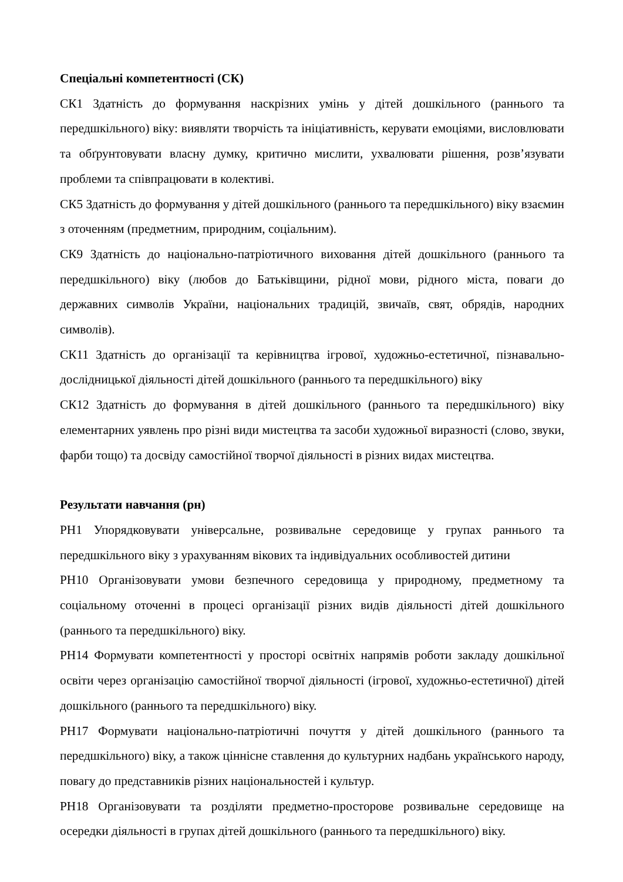Спеціальні компетентності (СК)
СК1 Здатність до формування наскрізних умінь у дітей дошкільного (раннього та передшкільного) віку: виявляти творчість та ініціативність, керувати емоціями, висловлювати та обґрунтовувати власну думку, критично мислити, ухвалювати рішення, розв’язувати проблеми та співпрацювати в колективі.
СК5 Здатність до формування у дітей дошкільного (раннього та передшкільного) віку взаємин з оточенням (предметним, природним, соціальним).
СК9 Здатність до національно-патріотичного виховання дітей дошкільного (раннього та передшкільного) віку (любов до Батьківщини, рідної мови, рідного міста, поваги до державних символів України, національних традицій, звичаїв, свят, обрядів, народних символів).
СК11 Здатність до організації та керівництва ігрової, художньо-естетичної, пізнавально-дослідницької діяльності дітей дошкільного (раннього та передшкільного) віку
СК12 Здатність до формування в дітей дошкільного (раннього та передшкільного) віку елементарних уявлень про різні види мистецтва та засоби художньої виразності (слово, звуки, фарби тощо) та досвіду самостійної творчої діяльності в різних видах мистецтва.
Результати навчання (рн)
РН1 Упорядковувати універсальне, розвивальне середовище у групах раннього та передшкільного віку з урахуванням вікових та індивідуальних особливостей дитини
РН10 Організовувати умови безпечного середовища у природному, предметному та соціальному оточенні в процесі організації різних видів діяльності дітей дошкільного (раннього та передшкільного) віку.
РН14 Формувати компетентності у просторі освітніх напрямів роботи закладу дошкільної освіти через організацію самостійної творчої діяльності (ігрової, художньо-естетичної) дітей дошкільного (раннього та передшкільного) віку.
РН17 Формувати національно-патріотичні почуття у дітей дошкільного (раннього та передшкільного) віку, а також ціннісне ставлення до культурних надбань українського народу, повагу до представників різних національностей і культур.
РН18 Організовувати та розділяти предметно-просторове розвивальне середовище на осередки діяльності в групах дітей дошкільного (раннього та передшкільного) віку.